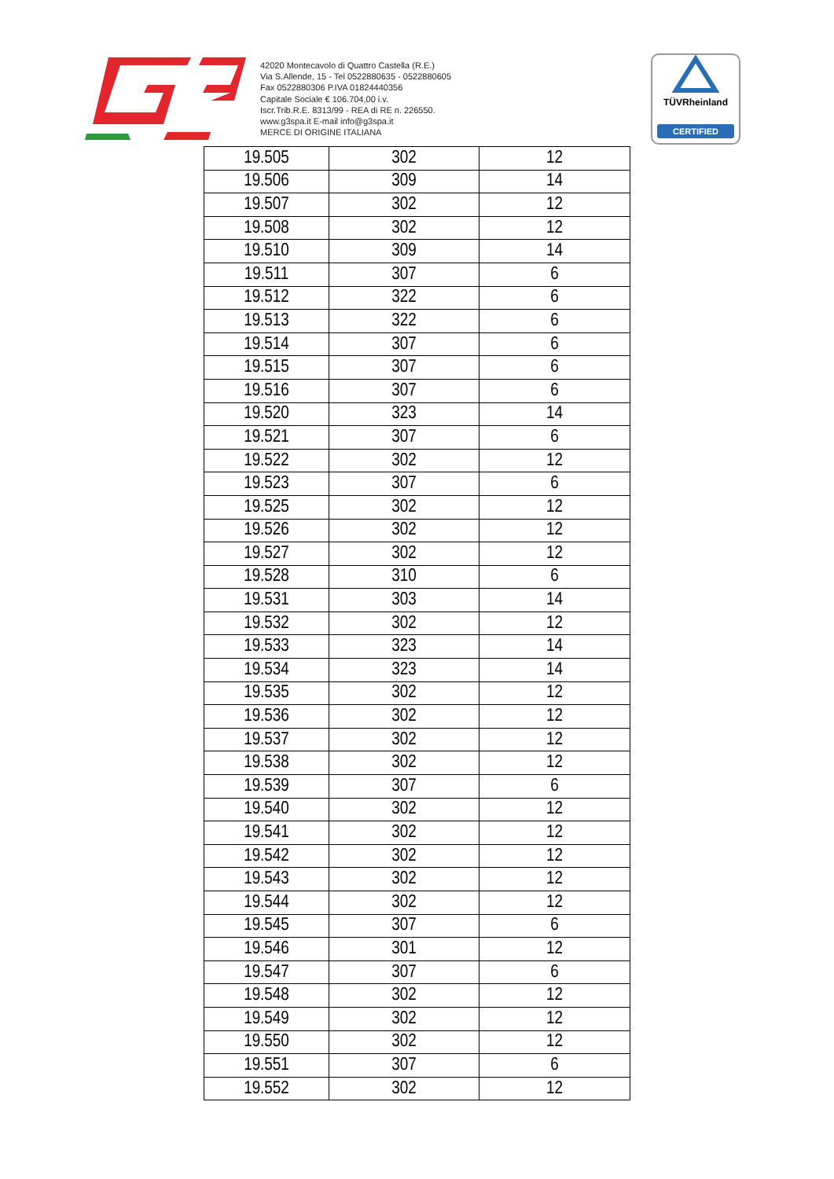42020 Montecavolo di Quattro Castella (R.E.)
Via S.Allende, 15 - Tel 0522880635 - 0522880605
Fax 0522880306 P.IVA 01824440356
Capitale Sociale € 106.704,00 i.v.
Iscr.Trib.R.E. 8313/99 - REA di RE n. 226550.
www.g3spa.it E-mail info@g3spa.it
MERCE DI ORIGINE ITALIANA
TÜVRheinland
CERTIFIED
| 19.505 | 302 | 12 |
| 19.506 | 309 | 14 |
| 19.507 | 302 | 12 |
| 19.508 | 302 | 12 |
| 19.510 | 309 | 14 |
| 19.511 | 307 | 6 |
| 19.512 | 322 | 6 |
| 19.513 | 322 | 6 |
| 19.514 | 307 | 6 |
| 19.515 | 307 | 6 |
| 19.516 | 307 | 6 |
| 19.520 | 323 | 14 |
| 19.521 | 307 | 6 |
| 19.522 | 302 | 12 |
| 19.523 | 307 | 6 |
| 19.525 | 302 | 12 |
| 19.526 | 302 | 12 |
| 19.527 | 302 | 12 |
| 19.528 | 310 | 6 |
| 19.531 | 303 | 14 |
| 19.532 | 302 | 12 |
| 19.533 | 323 | 14 |
| 19.534 | 323 | 14 |
| 19.535 | 302 | 12 |
| 19.536 | 302 | 12 |
| 19.537 | 302 | 12 |
| 19.538 | 302 | 12 |
| 19.539 | 307 | 6 |
| 19.540 | 302 | 12 |
| 19.541 | 302 | 12 |
| 19.542 | 302 | 12 |
| 19.543 | 302 | 12 |
| 19.544 | 302 | 12 |
| 19.545 | 307 | 6 |
| 19.546 | 301 | 12 |
| 19.547 | 307 | 6 |
| 19.548 | 302 | 12 |
| 19.549 | 302 | 12 |
| 19.550 | 302 | 12 |
| 19.551 | 307 | 6 |
| 19.552 | 302 | 12 |